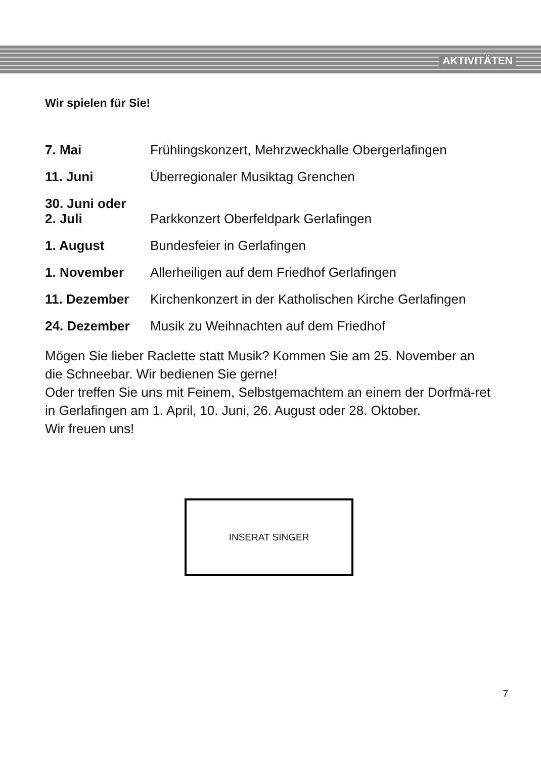AKTIVITÄTEN
Wir spielen für Sie!
7. Mai Frühlingskonzert, Mehrzweckhalle Obergerlafingen
11. Juni Überregionaler Musiktag Grenchen
30. Juni oder
2. Juli
Parkkonzert Oberfeldpark Gerlafingen
1. August Bundesfeier in Gerlafingen
1. November Allerheiligen auf dem Friedhof Gerlafingen
11. Dezember Kirchenkonzert in der Katholischen Kirche Gerlafingen
24. Dezember Musik zu Weihnachten auf dem Friedhof
Mögen Sie lieber Raclette statt Musik? Kommen Sie am 25. November an die Schneebar. Wir bedienen Sie gerne!
Oder treffen Sie uns mit Feinem, Selbstgemachtem an einem der Dorfmä-ret in Gerlafingen am 1. April, 10. Juni, 26. August oder 28. Oktober.
Wir freuen uns!
INSERAT SINGER
7